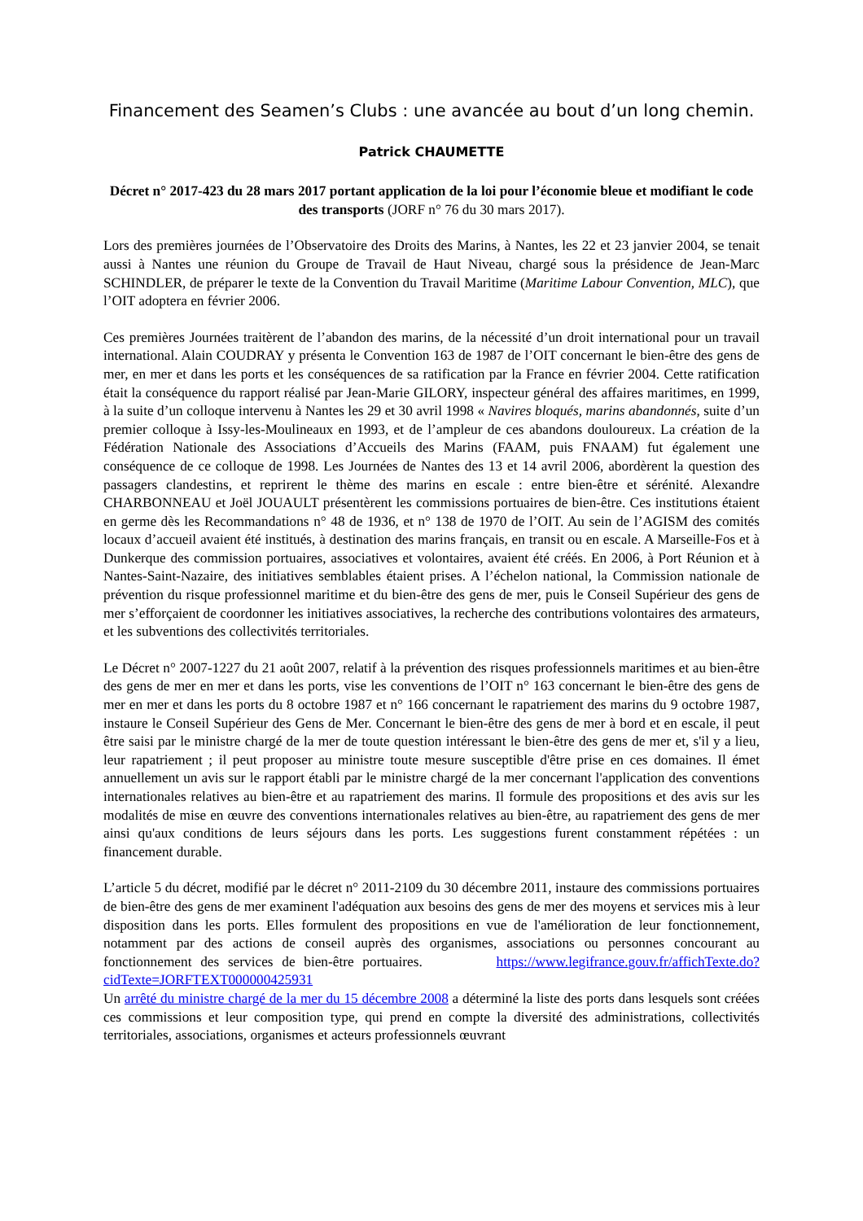Financement des Seamen’s Clubs : une avancée au bout d’un long chemin.
Patrick CHAUMETTE
Décret n° 2017-423 du 28 mars 2017 portant application de la loi pour l’économie bleue et modifiant le code des transports (JORF n° 76 du 30 mars 2017).
Lors des premières journées de l’Observatoire des Droits des Marins, à Nantes, les 22 et 23 janvier 2004, se tenait aussi à Nantes une réunion du Groupe de Travail de Haut Niveau, chargé sous la présidence de Jean-Marc SCHINDLER, de préparer le texte de la Convention du Travail Maritime (Maritime Labour Convention, MLC), que l’OIT adoptera en février 2006.
Ces premières Journées traitèrent de l’abandon des marins, de la nécessité d’un droit international pour un travail international. Alain COUDRAY y présenta le Convention 163 de 1987 de l’OIT concernant le bien-être des gens de mer, en mer et dans les ports et les conséquences de sa ratification par la France en février 2004. Cette ratification était la conséquence du rapport réalisé par Jean-Marie GILORY, inspecteur général des affaires maritimes, en 1999, à la suite d’un colloque intervenu à Nantes les 29 et 30 avril 1998 « Navires bloqués, marins abandonnés, suite d’un premier colloque à Issy-les-Moulineaux en 1993, et de l’ampleur de ces abandons douloureux. La création de la Fédération Nationale des Associations d’Accueils des Marins (FAAM, puis FNAAM) fut également une conséquence de ce colloque de 1998. Les Journées de Nantes des 13 et 14 avril 2006, abordèrent la question des passagers clandestins, et reprirent le thème des marins en escale : entre bien-être et sérénité. Alexandre CHARBONNEAU et Joël JOUAULT présentèrent les commissions portuaires de bien-être. Ces institutions étaient en germe dès les Recommandations n° 48 de 1936, et n° 138 de 1970 de l’OIT. Au sein de l’AGISM des comités locaux d’accueil avaient été institués, à destination des marins français, en transit ou en escale. A Marseille-Fos et à Dunkerque des commission portuaires, associatives et volontaires, avaient été créés. En 2006, à Port Réunion et à Nantes-Saint-Nazaire, des initiatives semblables étaient prises. A l’échelon national, la Commission nationale de prévention du risque professionnel maritime et du bien-être des gens de mer, puis le Conseil Supérieur des gens de mer s’efforçaient de coordonner les initiatives associatives, la recherche des contributions volontaires des armateurs, et les subventions des collectivités territoriales.
Le Décret n° 2007-1227 du 21 août 2007, relatif à la prévention des risques professionnels maritimes et au bien-être des gens de mer en mer et dans les ports, vise les conventions de l’OIT n° 163 concernant le bien-être des gens de mer en mer et dans les ports du 8 octobre 1987 et n° 166 concernant le rapatriement des marins du 9 octobre 1987, instaure le Conseil Supérieur des Gens de Mer. Concernant le bien-être des gens de mer à bord et en escale, il peut être saisi par le ministre chargé de la mer de toute question intéressant le bien-être des gens de mer et, s'il y a lieu, leur rapatriement ; il peut proposer au ministre toute mesure susceptible d'être prise en ces domaines. Il émet annuellement un avis sur le rapport établi par le ministre chargé de la mer concernant l'application des conventions internationales relatives au bien-être et au rapatriement des marins. Il formule des propositions et des avis sur les modalités de mise en œuvre des conventions internationales relatives au bien-être, au rapatriement des gens de mer ainsi qu'aux conditions de leurs séjours dans les ports. Les suggestions furent constamment répétées : un financement durable.
L’article 5 du décret, modifié par le décret n° 2011-2109 du 30 décembre 2011, instaure des commissions portuaires de bien-être des gens de mer examinent l'adéquation aux besoins des gens de mer des moyens et services mis à leur disposition dans les ports. Elles formulent des propositions en vue de l'amélioration de leur fonctionnement, notamment par des actions de conseil auprès des organismes, associations ou personnes concourant au fonctionnement des services de bien-être portuaires. https://www.legifrance.gouv.fr/affichTexte.do?cidTexte=JORFTEXT000000425931
Un arrêté du ministre chargé de la mer du 15 décembre 2008 a déterminé la liste des ports dans lesquels sont créées ces commissions et leur composition type, qui prend en compte la diversité des administrations, collectivités territoriales, associations, organismes et acteurs professionnels œuvrant